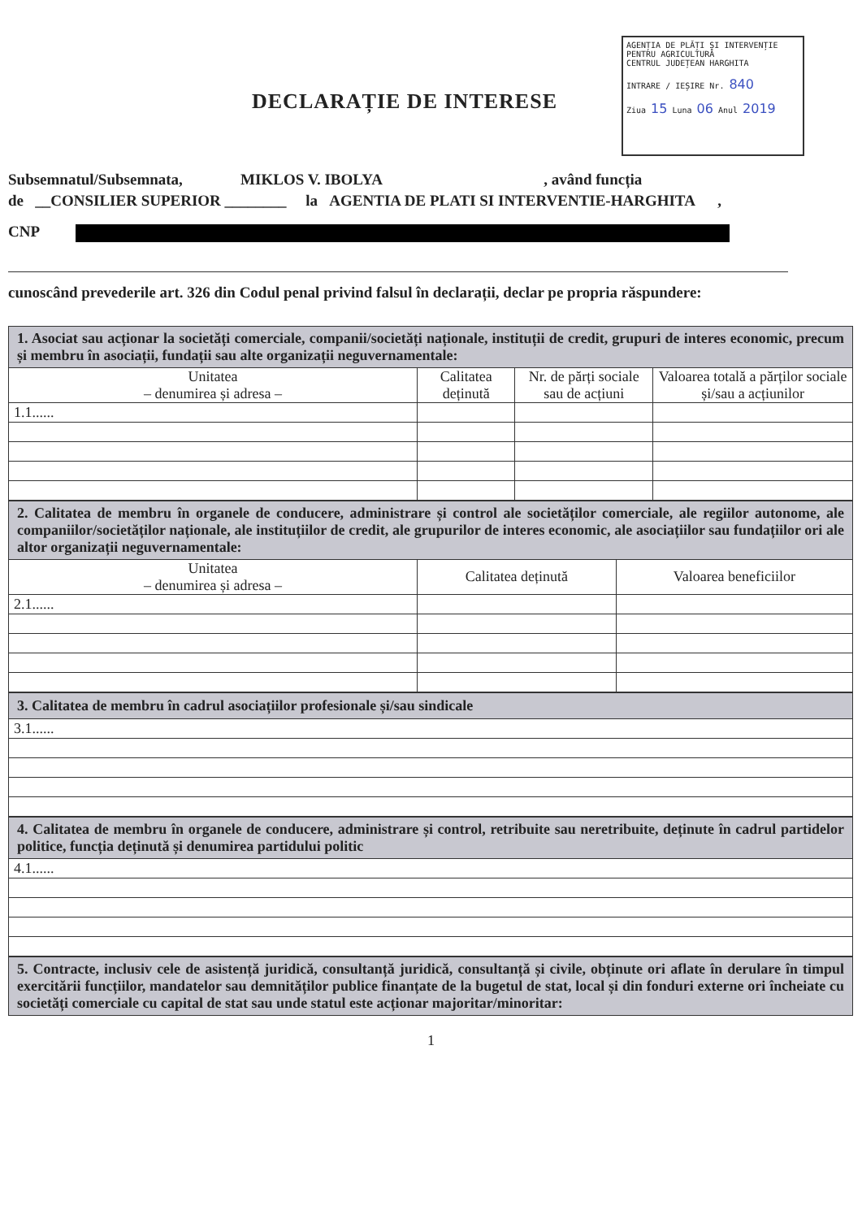AGENȚIA DE PLĂȚI ȘI INTERVENȚIE
PENTRU AGRICULTURĂ
CENTRUL JUDEȚEAN HARGHITA
INTRARE / IEȘIRE Nr. 840
Ziua 15 Luna 06 Anul 2019
DECLARAȚIE DE INTERESE
Subsemnatul/Subsemnata, MIKLOS V. IBOLYA , având funcția
de __CONSILIER SUPERIOR ________ la AGENTIA DE PLATI SI INTERVENTIE-HARGHITA ,
CNP
cunoscând prevederile art. 326 din Codul penal privind falsul în declarații, declar pe propria răspundere:
| 1. Asociat sau acționar la societăți comerciale, companii/societăți naționale, instituții de credit, grupuri de interes economic, precum și membru în asociații, fundații sau alte organizații neguvernamentale: | | | |
| Unitatea – denumirea și adresa – | Calitatea deținută | Nr. de părți sociale sau de acțiuni | Valoarea totală a părților sociale și/sau a acțiunilor |
| 1.1...... | | | |
| 2. Calitatea de membru în organele de conducere, administrare și control ale societăților comerciale, ale regiilor autonome, ale companiilor/societăților naționale, ale instituțiilor de credit, ale grupurilor de interes economic, ale asociațiilor sau fundațiilor ori ale altor organizații neguvernamentale: | | |
| Unitatea – denumirea și adresa – | Calitatea deținută | Valoarea beneficiilor |
| 2.1...... | | |
| 3. Calitatea de membru în cadrul asociațiilor profesionale și/sau sindicale |
| 3.1...... |
| 4. Calitatea de membru în organele de conducere, administrare și control, retribuite sau neretribuite, deținute în cadrul partidelor politice, funcția deținută și denumirea partidului politic |
| 4.1...... |
| 5. Contracte, inclusiv cele de asistență juridică, consultanță juridică, consultanță și civile, obținute ori aflate în derulare în timpul exercitării funcțiilor, mandatelor sau demnităților publice finanțate de la bugetul de stat, local și din fonduri externe ori încheiate cu societăți comerciale cu capital de stat sau unde statul este acționar majoritar/minoritar: |
1